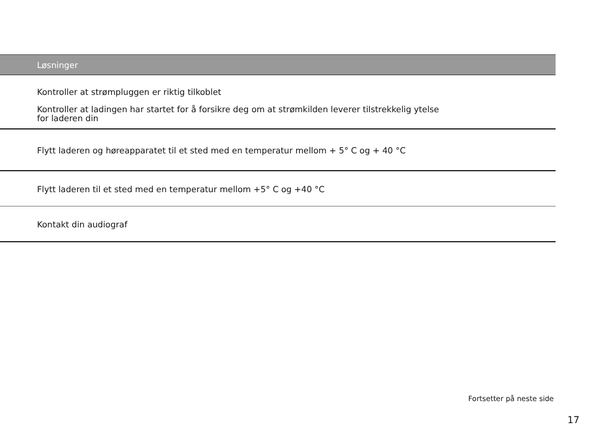| Løsninger |
| --- |
| Kontroller at strømpluggen er riktig tilkoblet Kontroller at ladingen har startet for å forsikre deg om at strømkilden leverer tilstrekkelig ytelse for laderen din |
| Flytt laderen og høreapparatet til et sted med en temperatur mellom + 5° C og + 40 °C |
| Flytt laderen til et sted med en temperatur mellom +5° C og +40 °C |
| Kontakt din audiograf |
Fortsetter på neste side
17